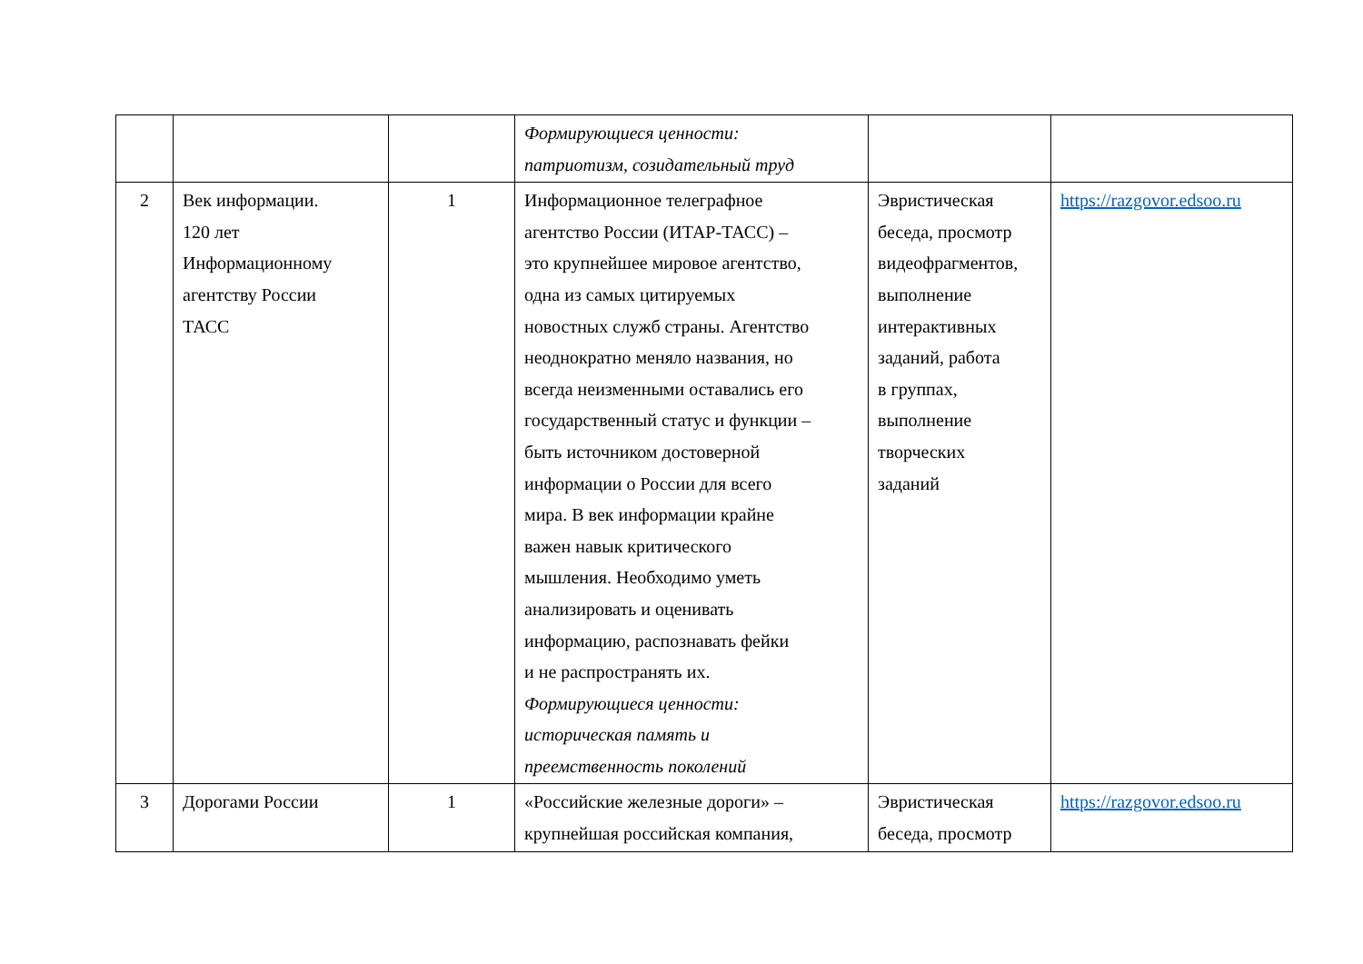| | | | Формирующиеся ценности: патриотизм, созидательный труд | | |
| 2 | Век информации. 120 лет Информационному агентству России ТАСС | 1 | Информационное телеграфное агентство России (ИТАР-ТАСС) – это крупнейшее мировое агентство, одна из самых цитируемых новостных служб страны. Агентство неоднократно меняло названия, но всегда неизменными оставались его государственный статус и функции – быть источником достоверной информации о России для всего мира. В век информации крайне важен навык критического мышления. Необходимо уметь анализировать и оценивать информацию, распознавать фейки и не распространять их. Формирующиеся ценности: историческая память и преемственность поколений | Эвристическая беседа, просмотр видеофрагментов, выполнение интерактивных заданий, работа в группах, выполнение творческих заданий | https://razgovor.edsoo.ru |
| 3 | Дорогами России | 1 | «Российские железные дороги» – крупнейшая российская компания, | Эвристическая беседа, просмотр | https://razgovor.edsoo.ru |